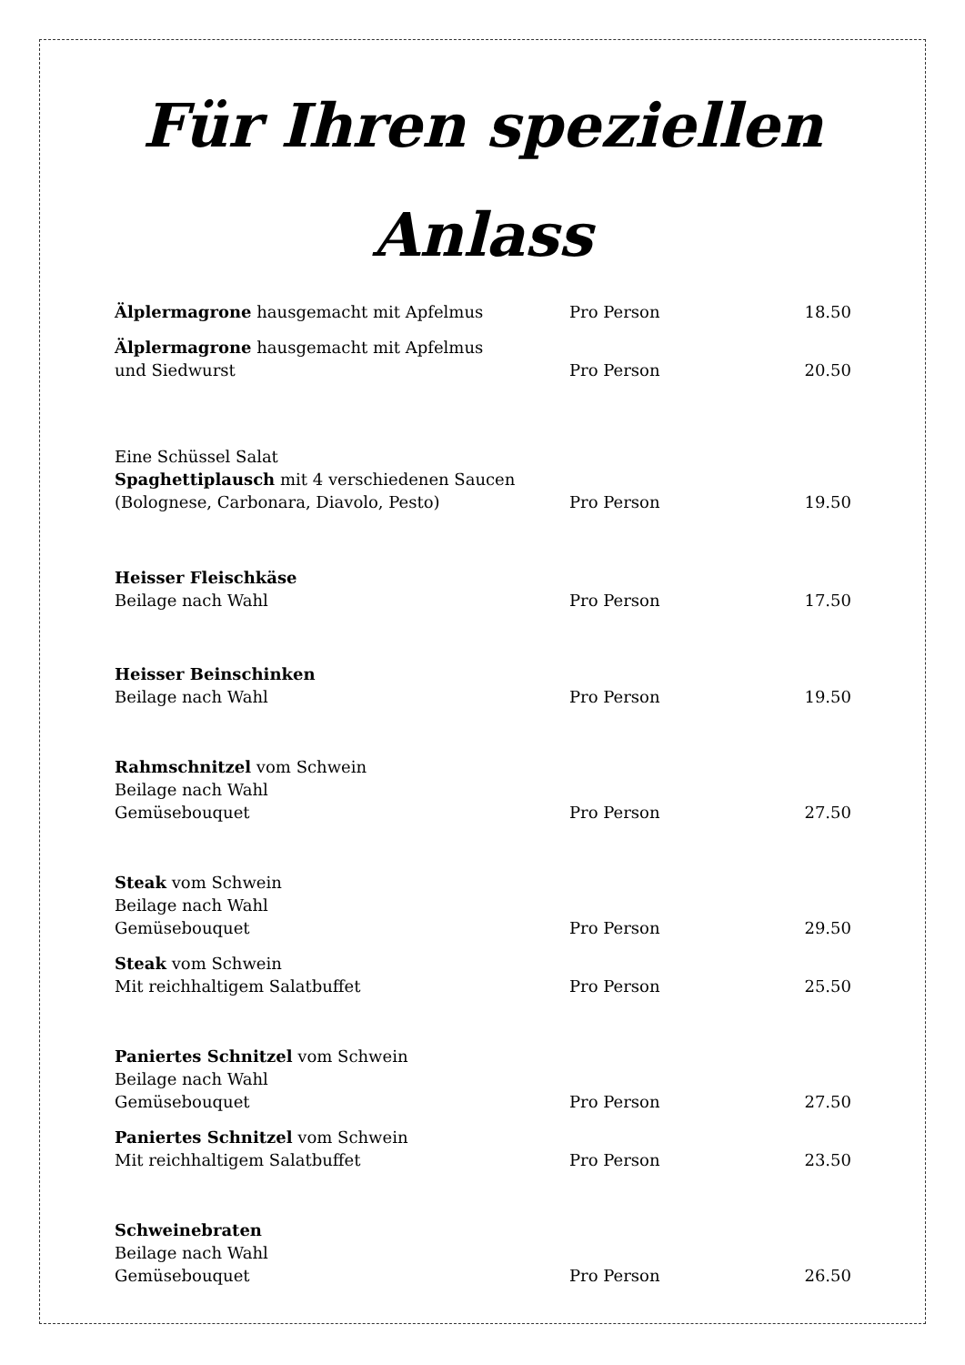Für Ihren speziellen
Anlass
| Älplermagrone hausgemacht mit Apfelmus | Pro Person | 18.50 |
| Älplermagrone hausgemacht mit Apfelmus und Siedwurst | Pro Person | 20.50 |
| Eine Schüssel Salat Spaghettiplausch mit 4 verschiedenen Saucen (Bolognese, Carbonara, Diavolo, Pesto) | Pro Person | 19.50 |
| Heisser Fleischkäse Beilage nach Wahl | Pro Person | 17.50 |
| Heisser Beinschinken Beilage nach Wahl | Pro Person | 19.50 |
| Rahmschnitzel vom Schwein Beilage nach Wahl Gemüsebouquet | Pro Person | 27.50 |
| Steak vom Schwein Beilage nach Wahl Gemüsebouquet | Pro Person | 29.50 |
| Steak vom Schwein Mit reichhaltigem Salatbuffet | Pro Person | 25.50 |
| Paniertes Schnitzel vom Schwein Beilage nach Wahl Gemüsebouquet | Pro Person | 27.50 |
| Paniertes Schnitzel vom Schwein Mit reichhaltigem Salatbuffet | Pro Person | 23.50 |
| Schweinebraten Beilage nach Wahl Gemüsebouquet | Pro Person | 26.50 |